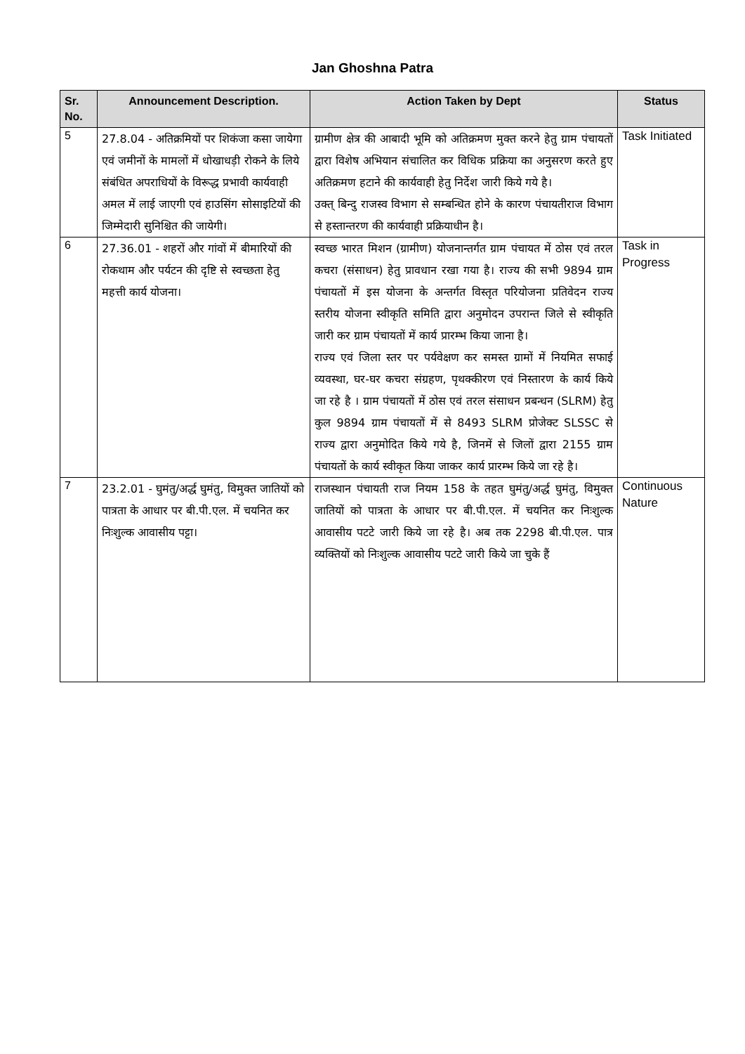Jan Ghoshna Patra
| Sr. No. | Announcement Description. | Action Taken by Dept | Status |
| --- | --- | --- | --- |
| 5 | 27.8.04 - अतिक्रमियों पर शिकंजा कसा जायेगा एवं जमीनों के मामलों में धोखाधड़ी रोकने के लिये संबंधित अपराधियों के विरूद्ध प्रभावी कार्यवाही अमल में लाई जाएगी एवं हाउसिंग सोसाइटियों की जिम्मेदारी सुनिश्चित की जायेगी। | ग्रामीण क्षेत्र की आबादी भूमि को अतिक्रमण मुक्त करने हेतु ग्राम पंचायतों द्वारा विशेष अभियान संचालित कर विधिक प्रक्रिया का अनुसरण करते हुए अतिक्रमण हटाने की कार्यवाही हेतु निर्देश जारी किये गये है। उक्त् बिन्दु राजस्व विभाग से सम्बन्धित होने के कारण पंचायतीराज विभाग से हस्तान्तरण की कार्यवाही प्रक्रियाधीन है। | Task Initiated |
| 6 | 27.36.01 - शहरों और गांवों में बीमारियों की रोकथाम और पर्यटन की दृष्टि से स्वच्छता हेतु महत्ती कार्य योजना। | स्वच्छ भारत मिशन (ग्रामीण) योजनान्तर्गत ग्राम पंचायत में ठोस एवं तरल कचरा (संसाधन) हेतु प्रावधान रखा गया है। राज्य की सभी 9894 ग्राम पंचायतों में इस योजना के अन्तर्गत विस्तृत परियोजना प्रतिवेदन राज्य स्तरीय योजना स्वीकृति समिति द्वारा अनुमोदन उपरान्त जिले से स्वीकृति जारी कर ग्राम पंचायतों में कार्य प्रारम्भ किया जाना है। राज्य एवं जिला स्तर पर पर्यवेक्षण कर समस्त ग्रामों में नियमित सफाई व्यवस्था, घर-घर कचरा संग्रहण, पृथक्कीरण एवं निस्तारण के कार्य किये जा रहे है । ग्राम पंचायतों में ठोस एवं तरल संसाधन प्रबन्धन (SLRM) हेतु कुल 9894 ग्राम पंचायतों में से 8493 SLRM प्रोजेक्ट SLSSC से राज्य द्वारा अनुमोदित किये गये है, जिनमें से जिलों द्वारा 2155 ग्राम पंचायतों के कार्य स्वीकृत किया जाकर कार्य प्रारम्भ किये जा रहे है। | Task in Progress |
| 7 | 23.2.01 - घुमंतु/अर्द्ध घुमंतु, विमुक्त जातियों को पात्रता के आधार पर बी.पी.एल. में चयनित कर निःशुल्क आवासीय पट्टा। | राजस्थान पंचायती राज नियम 158 के तहत घुमंतु/अर्द्ध घुमंतु, विमुक्त जातियों को पात्रता के आधार पर बी.पी.एल. में चयनित कर निःशुल्क आवासीय पटटे जारी किये जा रहे है। अब तक 2298 बी.पी.एल. पात्र व्यक्तियों को निःशुल्क आवासीय पटटे जारी किये जा चुके हैं | Continuous Nature |